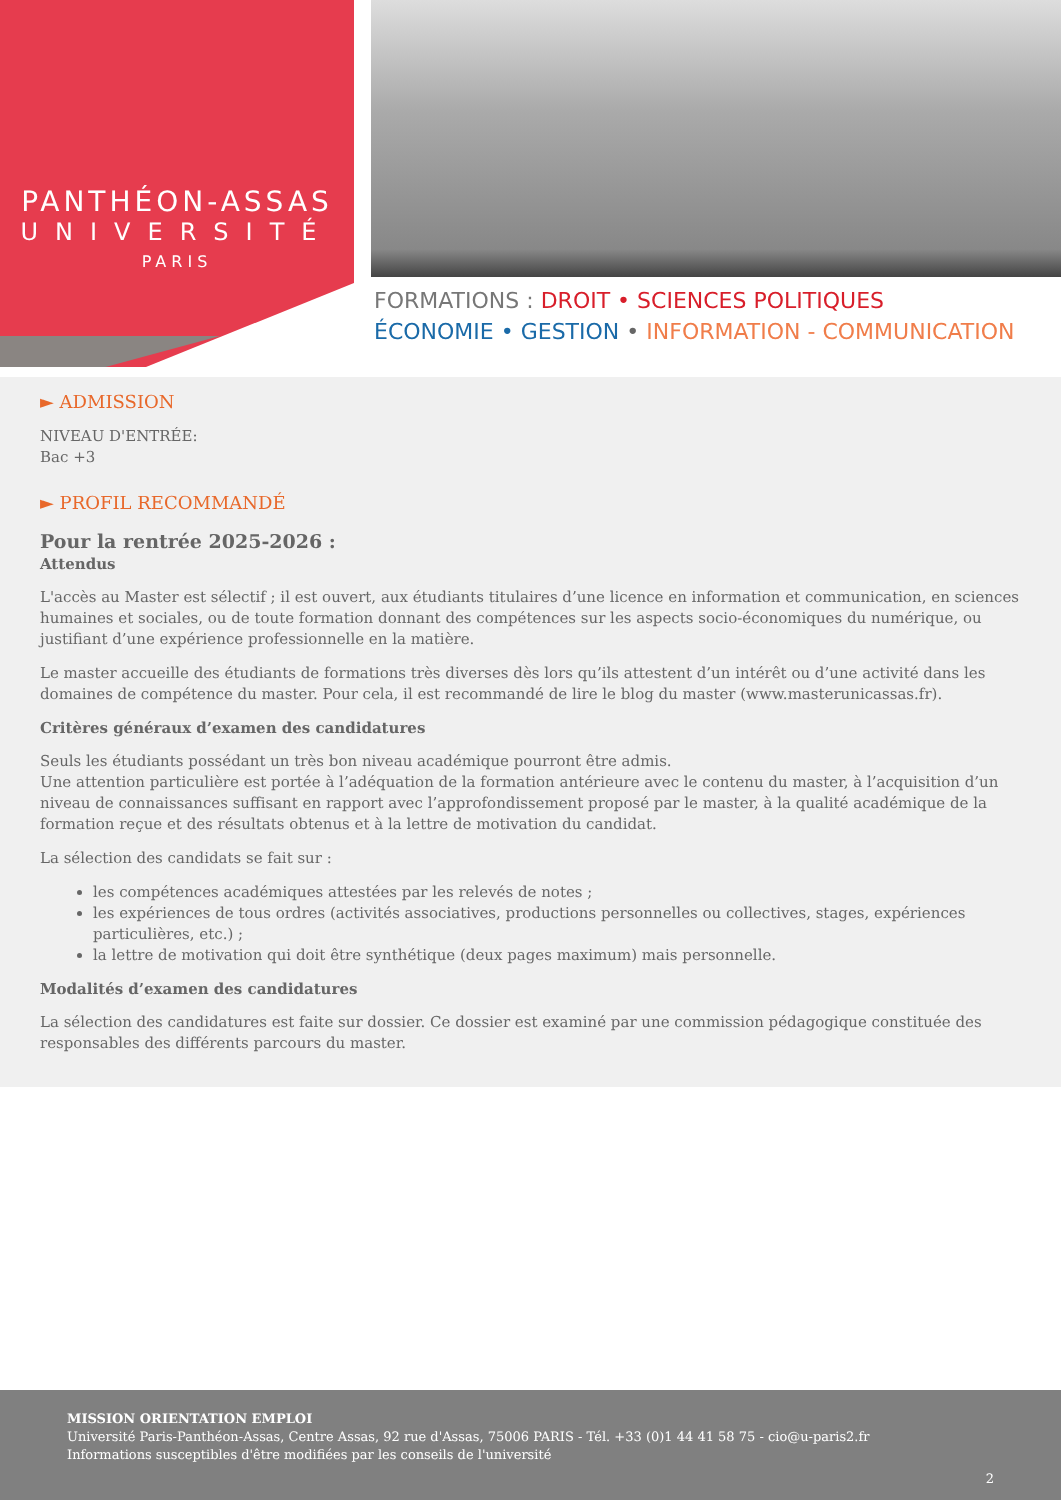PANTHÉON-ASSAS
UNIVERSITÉ
PARIS
FORMATIONS : DROIT • SCIENCES POLITIQUES
ÉCONOMIE • GESTION • INFORMATION - COMMUNICATION
► ADMISSION
NIVEAU D'ENTRÉE:
Bac +3
► PROFIL RECOMMANDÉ
Pour la rentrée 2025-2026 :
Attendus
L'accès au Master est sélectif ; il est ouvert, aux étudiants titulaires d’une licence en information et communication, en sciences humaines et sociales, ou de toute formation donnant des compétences sur les aspects socio-économiques du numérique, ou justifiant d’une expérience professionnelle en la matière.
Le master accueille des étudiants de formations très diverses dès lors qu’ils attestent d’un intérêt ou d’une activité dans les domaines de compétence du master. Pour cela, il est recommandé de lire le blog du master (www.masterunicassas.fr).
Critères généraux d’examen des candidatures
Seuls les étudiants possédant un très bon niveau académique pourront être admis.
Une attention particulière est portée à l’adéquation de la formation antérieure avec le contenu du master, à l’acquisition d’un niveau de connaissances suffisant en rapport avec l’approfondissement proposé par le master, à la qualité académique de la formation reçue et des résultats obtenus et à la lettre de motivation du candidat.
La sélection des candidats se fait sur :
les compétences académiques attestées par les relevés de notes ;
les expériences de tous ordres (activités associatives, productions personnelles ou collectives, stages, expériences particulières, etc.) ;
la lettre de motivation qui doit être synthétique (deux pages maximum) mais personnelle.
Modalités d’examen des candidatures
La sélection des candidatures est faite sur dossier. Ce dossier est examiné par une commission pédagogique constituée des responsables des différents parcours du master.
MISSION ORIENTATION EMPLOI
Université Paris-Panthéon-Assas, Centre Assas, 92 rue d'Assas, 75006 PARIS - Tél. +33 (0)1 44 41 58 75 - cio@u-paris2.fr
Informations susceptibles d'être modifiées par les conseils de l'université
2